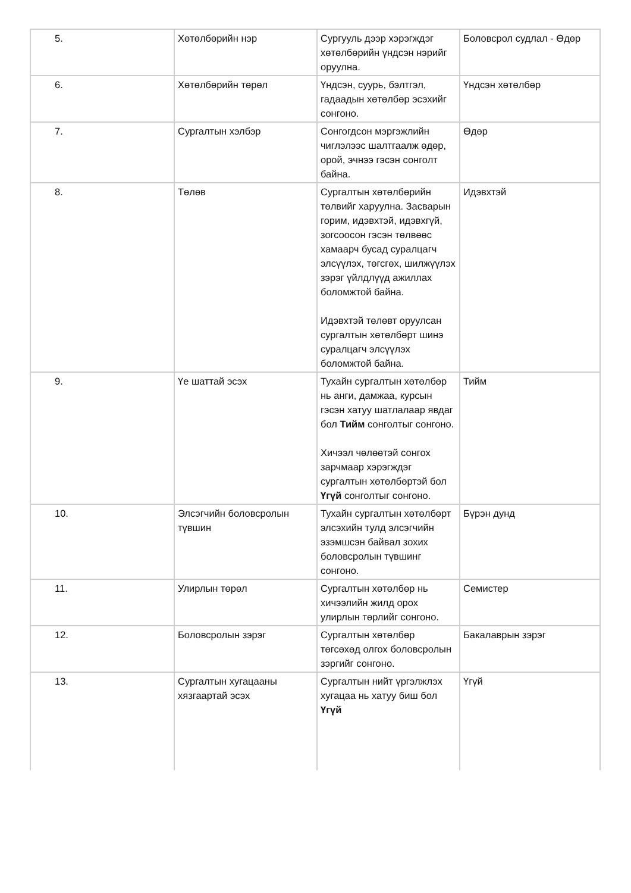| 5. | Хөтөлбөрийн нэр | Сургууль дээр хэрэгждэг хөтөлбөрийн үндсэн нэрийг оруулна. | Боловсрол судлал - Өдөр |
| 6. | Хөтөлбөрийн төрөл | Үндсэн, суурь, бэлтгэл, гадаадын хөтөлбөр эсэхийг сонгоно. | Үндсэн хөтөлбөр |
| 7. | Сургалтын хэлбэр | Сонгогдсон мэргэжлийн чиглэлээс шалтгаалж өдөр, орой, эчнээ гэсэн сонголт байна. | Өдөр |
| 8. | Төлөв | Сургалтын хөтөлбөрийн төлвийг харуулна. Засварын горим, идэвхтэй, идэвхгүй, зогсоосон гэсэн төлвөөс хамаарч бусад суралцагч элсүүлэх, төгсгөх, шилжүүлэх зэрэг үйлдлүүд ажиллах боломжтой байна. Идэвхтэй төлөвт оруулсан сургалтын хөтөлбөрт шинэ суралцагч элсүүлэх боломжтой байна. | Идэвхтэй |
| 9. | Үе шаттай эсэх | Тухайн сургалтын хөтөлбөр нь анги, дамжаа, курсын гэсэн хатуу шатлалаар явдаг бол Тийм сонголтыг сонгоно. Хичээл чөлөөтэй сонгох зарчмаар хэрэгждэг сургалтын хөтөлбөртэй бол Үгүй сонголтыг сонгоно. | Тийм |
| 10. | Элсэгчийн боловсролын түвшин | Тухайн сургалтын хөтөлбөрт элсэхийн тулд элсэгчийн эзэмшсэн байвал зохих боловсролын түвшинг сонгоно. | Бүрэн дунд |
| 11. | Улирлын төрөл | Сургалтын хөтөлбөр нь хичээлийн жилд орох улирлын төрлийг сонгоно. | Семистер |
| 12. | Боловсролын зэрэг | Сургалтын хөтөлбөр төгсөхөд олгох боловсролын зэргийг сонгоно. | Бакалаврын зэрэг |
| 13. | Сургалтын хугацааны хязгаартай эсэх | Сургалтын нийт үргэлжлэх хугацаа нь хатуу биш бол Үгүй | Үгүй |